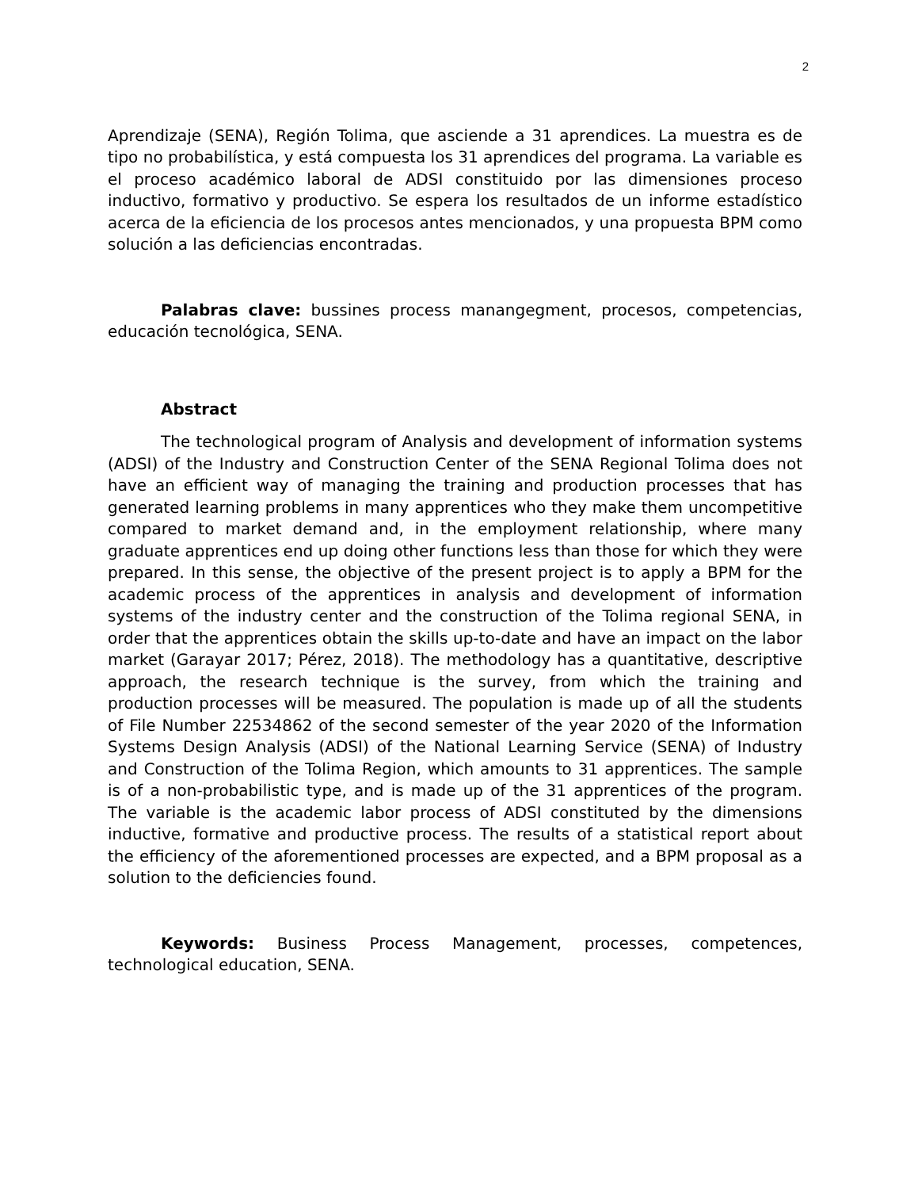2
Aprendizaje (SENA), Región Tolima, que asciende a 31 aprendices. La muestra es de tipo no probabilística, y está compuesta los 31 aprendices del programa. La variable es el proceso académico laboral de ADSI constituido por las dimensiones proceso inductivo, formativo y productivo. Se espera los resultados de un informe estadístico acerca de la eficiencia de los procesos antes mencionados, y una propuesta BPM como solución a las deficiencias encontradas.
Palabras clave: bussines process manangegment, procesos, competencias, educación tecnológica, SENA.
Abstract
The technological program of Analysis and development of information systems (ADSI) of the Industry and Construction Center of the SENA Regional Tolima does not have an efficient way of managing the training and production processes that has generated learning problems in many apprentices who they make them uncompetitive compared to market demand and, in the employment relationship, where many graduate apprentices end up doing other functions less than those for which they were prepared. In this sense, the objective of the present project is to apply a BPM for the academic process of the apprentices in analysis and development of information systems of the industry center and the construction of the Tolima regional SENA, in order that the apprentices obtain the skills up-to-date and have an impact on the labor market (Garayar 2017; Pérez, 2018). The methodology has a quantitative, descriptive approach, the research technique is the survey, from which the training and production processes will be measured. The population is made up of all the students of File Number 22534862 of the second semester of the year 2020 of the Information Systems Design Analysis (ADSI) of the National Learning Service (SENA) of Industry and Construction of the Tolima Region, which amounts to 31 apprentices. The sample is of a non-probabilistic type, and is made up of the 31 apprentices of the program. The variable is the academic labor process of ADSI constituted by the dimensions inductive, formative and productive process. The results of a statistical report about the efficiency of the aforementioned processes are expected, and a BPM proposal as a solution to the deficiencies found.
Keywords: Business Process Management, processes, competences, technological education, SENA.